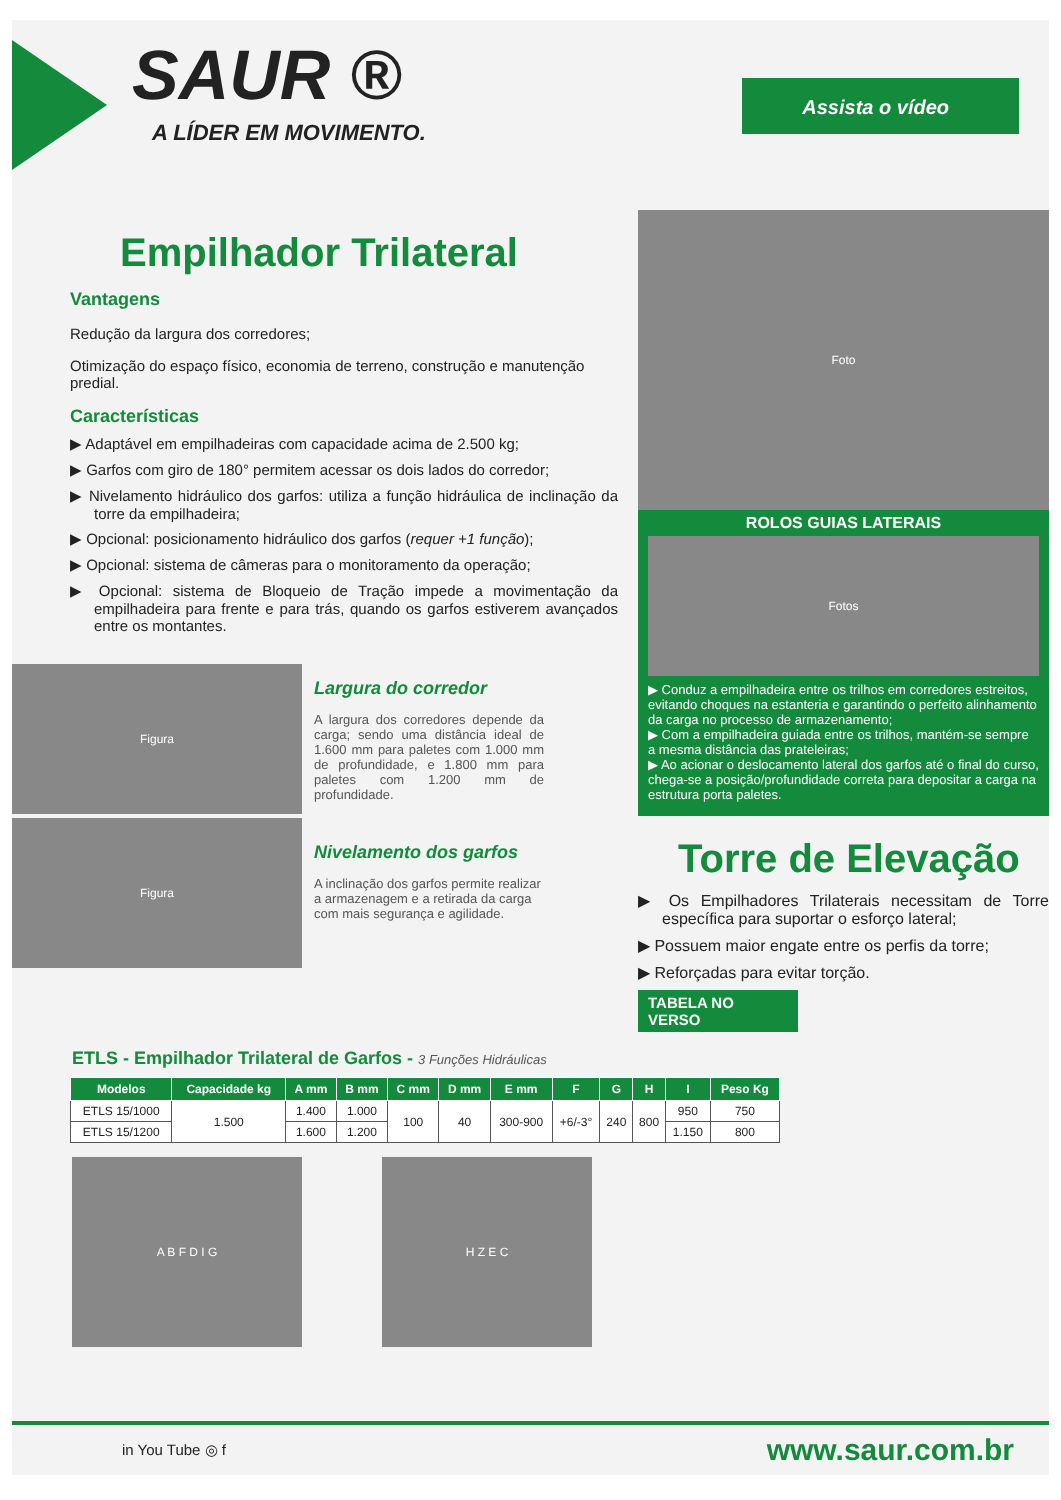SAUR ®
A LÍDER EM MOVIMENTO.
Assista o vídeo
Empilhador Trilateral
Vantagens
Redução da largura dos corredores;
Otimização do espaço físico, economia de terreno, construção e manutenção predial.
Características
▶ Adaptável em empilhadeiras com capacidade acima de 2.500 kg;
▶ Garfos com giro de 180° permitem acessar os dois lados do corredor;
▶ Nivelamento hidráulico dos garfos: utiliza a função hidráulica de inclinação da torre da empilhadeira;
▶ Opcional: posicionamento hidráulico dos garfos (requer +1 função);
▶ Opcional: sistema de câmeras para o monitoramento da operação;
▶ Opcional: sistema de Bloqueio de Tração impede a movimentação da empilhadeira para frente e para trás, quando os garfos estiverem avançados entre os montantes.
Figura
Figura
Largura do corredor
A largura dos corredores depende da carga; sendo uma distância ideal de 1.600 mm para paletes com 1.000 mm de profundidade, e 1.800 mm para paletes com 1.200 mm de profundidade.
Nivelamento dos garfos
A inclinação dos garfos permite realizar a armazenagem e a retirada da carga com mais segurança e agilidade.
Foto
ROLOS GUIAS LATERAIS
Fotos
▶ Conduz a empilhadeira entre os trilhos em corredores estreitos, evitando choques na estanteria e garantindo o perfeito alinhamento da carga no processo de armazenamento;
▶ Com a empilhadeira guiada entre os trilhos, mantém-se sempre a mesma distância das prateleiras;
▶ Ao acionar o deslocamento lateral dos garfos até o final do curso, chega-se a posição/profundidade correta para depositar a carga na estrutura porta paletes.
Torre de Elevação
▶ Os Empilhadores Trilaterais necessitam de Torre específica para suportar o esforço lateral;
▶ Possuem maior engate entre os perfis da torre;
▶ Reforçadas para evitar torção.
TABELA NO VERSO
ETLS - Empilhador Trilateral de Garfos - 3 Funções Hidráulicas
| Modelos | Capacidade kg | A mm | B mm | C mm | D mm | E mm | F | G | H | I | Peso Kg |
| --- | --- | --- | --- | --- | --- | --- | --- | --- | --- | --- | --- |
| ETLS 15/1000 | 1.500 | 1.400 | 1.000 | 100 | 40 | 300-900 | +6/-3° | 240 | 800 | 950 | 750 |
| ETLS 15/1200 | | 1.600 | 1.200 | | | | | | | 1.150 | 800 |
A B F D I G H Z E C
in You Tube ◎ f www.saur.com.br